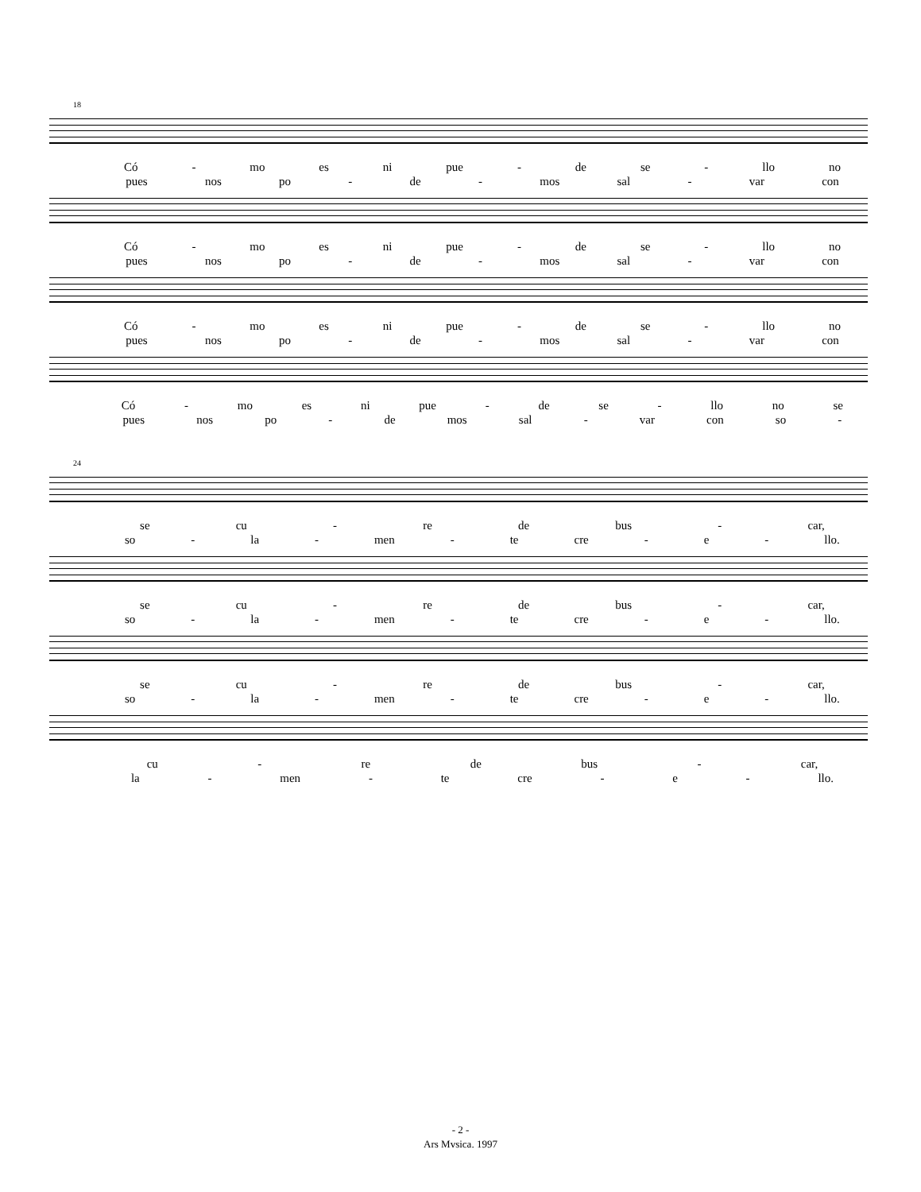18
Có - mo es ni pue - de se - llo no
pues nos po - de - mos sal - var con
Có - mo es ni pue - de se - llo no
pues nos po - de - mos sal - var con
Có - mo es ni pue - de se - llo no
pues nos po - de - mos sal - var con
Có - mo es ni pue - de se - llo no se
pues nos po - de mos sal - var con so -
24
se cu - re de bus - car,
so - la - men - te cre - e - llo.
se cu - re de bus - car,
so - la - men - te cre - e - llo.
se cu - re de bus - car,
so - la - men - te cre - e - llo.
cu - re de bus - car,
la - men - te cre - e - llo.
- 2 -
Ars Mvsica. 1997